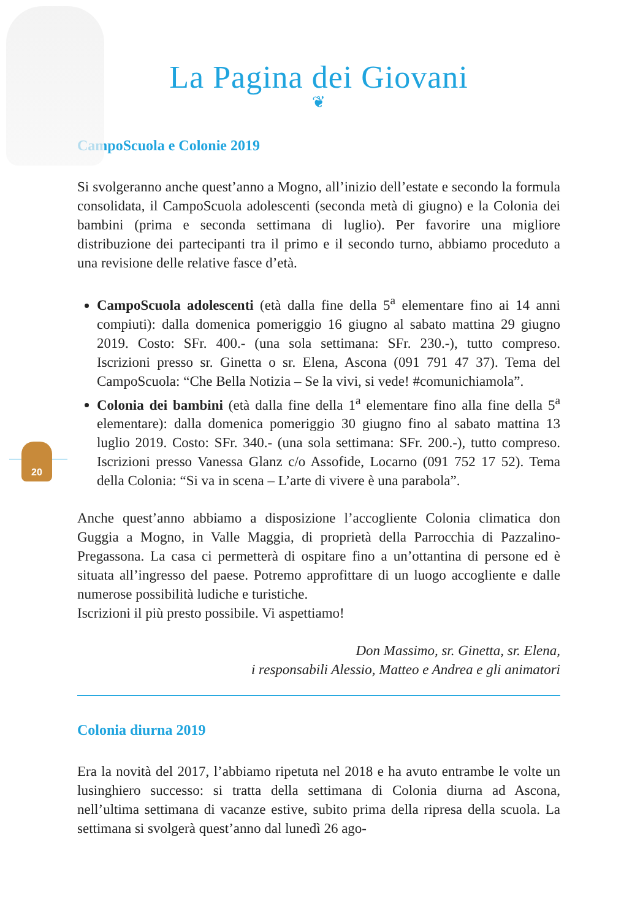20
La Pagina dei Giovani
❦
CampoScuola e Colonie 2019
Si svolgeranno anche quest’anno a Mogno, all’inizio dell’estate e secondo la formula consolidata, il CampoScuola adolescenti (seconda metà di giugno) e la Colonia dei bambini (prima e seconda settimana di luglio). Per favorire una migliore distribuzione dei partecipanti tra il primo e il secondo turno, abbiamo proceduto a una revisione delle relative fasce d’età.
CampoScuola adolescenti (età dalla fine della 5<sup>a</sup> elementare fino ai 14 anni compiuti): dalla domenica pomeriggio 16 giugno al sabato mattina 29 giugno 2019. Costo: SFr. 400.- (una sola settimana: SFr. 230.-), tutto compreso. Iscrizioni presso sr. Ginetta o sr. Elena, Ascona (091 791 47 37). Tema del CampoScuola: “Che Bella Notizia – Se la vivi, si vede! #comunichiamola”.
Colonia dei bambini (età dalla fine della 1<sup>a</sup> elementare fino alla fine della 5<sup>a</sup> elementare): dalla domenica pomeriggio 30 giugno fino al sabato mattina 13 luglio 2019. Costo: SFr. 340.- (una sola settimana: SFr. 200.-), tutto compreso. Iscrizioni presso Vanessa Glanz c/o Assofide, Locarno (091 752 17 52). Tema della Colonia: “Si va in scena – L’arte di vivere è una parabola”.
Anche quest’anno abbiamo a disposizione l’accogliente Colonia climatica don Guggia a Mogno, in Valle Maggia, di proprietà della Parrocchia di Pazzalino-Pregassona. La casa ci permetterà di ospitare fino a un’ottantina di persone ed è situata all’ingresso del paese. Potremo approfittare di un luogo accogliente e dalle numerose possibilità ludiche e turistiche.
Iscrizioni il più presto possibile. Vi aspettiamo!
Don Massimo, sr. Ginetta, sr. Elena,
i responsabili Alessio, Matteo e Andrea e gli animatori
Colonia diurna 2019
Era la novità del 2017, l’abbiamo ripetuta nel 2018 e ha avuto entrambe le volte un lusinghiero successo: si tratta della settimana di Colonia diurna ad Ascona, nell’ultima settimana di vacanze estive, subito prima della ripresa della scuola. La settimana si svolgerà quest’anno dal lunedì 26 ago-